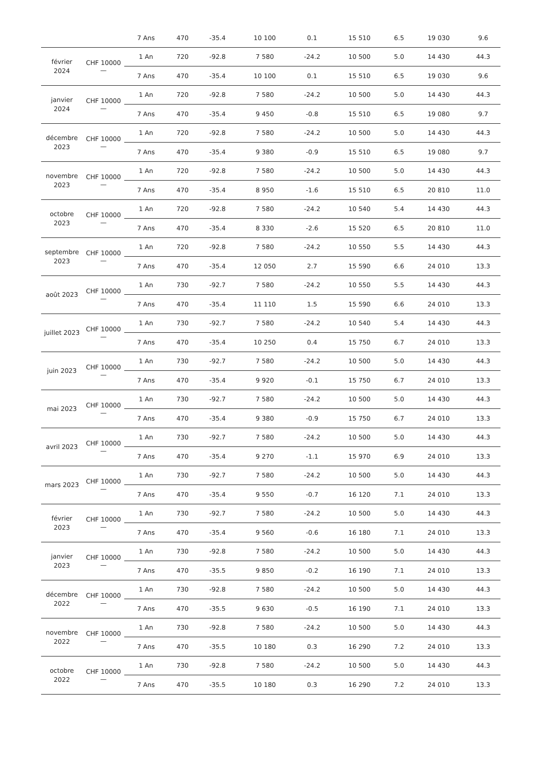| | | 7 Ans | 470 | -35.4 | 10 100 | 0.1 | 15 510 | 6.5 | 19 030 | 9.6 |
| février 2024 | CHF 10000 — | 1 An | 720 | -92.8 | 7 580 | -24.2 | 10 500 | 5.0 | 14 430 | 44.3 |
| | | 7 Ans | 470 | -35.4 | 10 100 | 0.1 | 15 510 | 6.5 | 19 030 | 9.6 |
| janvier 2024 | CHF 10000 — | 1 An | 720 | -92.8 | 7 580 | -24.2 | 10 500 | 5.0 | 14 430 | 44.3 |
| | | 7 Ans | 470 | -35.4 | 9 450 | -0.8 | 15 510 | 6.5 | 19 080 | 9.7 |
| décembre 2023 | CHF 10000 — | 1 An | 720 | -92.8 | 7 580 | -24.2 | 10 500 | 5.0 | 14 430 | 44.3 |
| | | 7 Ans | 470 | -35.4 | 9 380 | -0.9 | 15 510 | 6.5 | 19 080 | 9.7 |
| novembre 2023 | CHF 10000 — | 1 An | 720 | -92.8 | 7 580 | -24.2 | 10 500 | 5.0 | 14 430 | 44.3 |
| | | 7 Ans | 470 | -35.4 | 8 950 | -1.6 | 15 510 | 6.5 | 20 810 | 11.0 |
| octobre 2023 | CHF 10000 — | 1 An | 720 | -92.8 | 7 580 | -24.2 | 10 540 | 5.4 | 14 430 | 44.3 |
| | | 7 Ans | 470 | -35.4 | 8 330 | -2.6 | 15 520 | 6.5 | 20 810 | 11.0 |
| septembre 2023 | CHF 10000 — | 1 An | 720 | -92.8 | 7 580 | -24.2 | 10 550 | 5.5 | 14 430 | 44.3 |
| | | 7 Ans | 470 | -35.4 | 12 050 | 2.7 | 15 590 | 6.6 | 24 010 | 13.3 |
| août 2023 | CHF 10000 — | 1 An | 730 | -92.7 | 7 580 | -24.2 | 10 550 | 5.5 | 14 430 | 44.3 |
| | | 7 Ans | 470 | -35.4 | 11 110 | 1.5 | 15 590 | 6.6 | 24 010 | 13.3 |
| juillet 2023 | CHF 10000 — | 1 An | 730 | -92.7 | 7 580 | -24.2 | 10 540 | 5.4 | 14 430 | 44.3 |
| | | 7 Ans | 470 | -35.4 | 10 250 | 0.4 | 15 750 | 6.7 | 24 010 | 13.3 |
| juin 2023 | CHF 10000 — | 1 An | 730 | -92.7 | 7 580 | -24.2 | 10 500 | 5.0 | 14 430 | 44.3 |
| | | 7 Ans | 470 | -35.4 | 9 920 | -0.1 | 15 750 | 6.7 | 24 010 | 13.3 |
| mai 2023 | CHF 10000 — | 1 An | 730 | -92.7 | 7 580 | -24.2 | 10 500 | 5.0 | 14 430 | 44.3 |
| | | 7 Ans | 470 | -35.4 | 9 380 | -0.9 | 15 750 | 6.7 | 24 010 | 13.3 |
| avril 2023 | CHF 10000 — | 1 An | 730 | -92.7 | 7 580 | -24.2 | 10 500 | 5.0 | 14 430 | 44.3 |
| | | 7 Ans | 470 | -35.4 | 9 270 | -1.1 | 15 970 | 6.9 | 24 010 | 13.3 |
| mars 2023 | CHF 10000 — | 1 An | 730 | -92.7 | 7 580 | -24.2 | 10 500 | 5.0 | 14 430 | 44.3 |
| | | 7 Ans | 470 | -35.4 | 9 550 | -0.7 | 16 120 | 7.1 | 24 010 | 13.3 |
| février 2023 | CHF 10000 — | 1 An | 730 | -92.7 | 7 580 | -24.2 | 10 500 | 5.0 | 14 430 | 44.3 |
| | | 7 Ans | 470 | -35.4 | 9 560 | -0.6 | 16 180 | 7.1 | 24 010 | 13.3 |
| janvier 2023 | CHF 10000 — | 1 An | 730 | -92.8 | 7 580 | -24.2 | 10 500 | 5.0 | 14 430 | 44.3 |
| | | 7 Ans | 470 | -35.5 | 9 850 | -0.2 | 16 190 | 7.1 | 24 010 | 13.3 |
| décembre 2022 | CHF 10000 — | 1 An | 730 | -92.8 | 7 580 | -24.2 | 10 500 | 5.0 | 14 430 | 44.3 |
| | | 7 Ans | 470 | -35.5 | 9 630 | -0.5 | 16 190 | 7.1 | 24 010 | 13.3 |
| novembre 2022 | CHF 10000 — | 1 An | 730 | -92.8 | 7 580 | -24.2 | 10 500 | 5.0 | 14 430 | 44.3 |
| | | 7 Ans | 470 | -35.5 | 10 180 | 0.3 | 16 290 | 7.2 | 24 010 | 13.3 |
| octobre 2022 | CHF 10000 — | 1 An | 730 | -92.8 | 7 580 | -24.2 | 10 500 | 5.0 | 14 430 | 44.3 |
| | | 7 Ans | 470 | -35.5 | 10 180 | 0.3 | 16 290 | 7.2 | 24 010 | 13.3 |